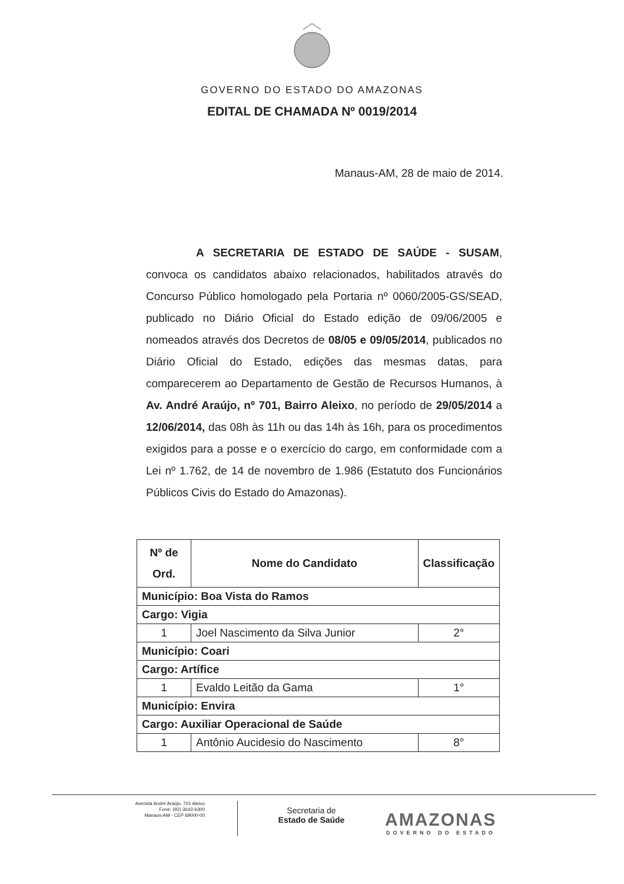GOVERNO DO ESTADO DO AMAZONAS
EDITAL DE CHAMADA Nº 0019/2014
Manaus-AM, 28 de maio de 2014.
A SECRETARIA DE ESTADO DE SAÚDE - SUSAM, convoca os candidatos abaixo relacionados, habilitados através do Concurso Público homologado pela Portaria nº 0060/2005-GS/SEAD, publicado no Diário Oficial do Estado edição de 09/06/2005 e nomeados através dos Decretos de 08/05 e 09/05/2014, publicados no Diário Oficial do Estado, edições das mesmas datas, para comparecerem ao Departamento de Gestão de Recursos Humanos, à Av. André Araújo, nº 701, Bairro Aleixo, no período de 29/05/2014 a 12/06/2014, das 08h às 11h ou das 14h às 16h, para os procedimentos exigidos para a posse e o exercício do cargo, em conformidade com a Lei nº 1.762, de 14 de novembro de 1.986 (Estatuto dos Funcionários Públicos Civis do Estado do Amazonas).
| Nº de Ord. | Nome do Candidato | Classificação |
| --- | --- | --- |
| Município: Boa Vista do Ramos | | |
| Cargo: Vigia | | |
| 1 | Joel Nascimento da Silva Junior | 2° |
| Município: Coari | | |
| Cargo: Artífice | | |
| 1 | Evaldo Leitão da Gama | 1° |
| Município: Envira | | |
| Cargo: Auxiliar Operacional de Saúde | | |
| 1 | Antônio Aucidesio do Nascimento | 8° |
Avenida André Araújo, 701 Aleixo
Fone: (92) 3643-6300
Manaus-AM - CEP 69000-00
Secretaria de
Estado de Saúde
AMAZONAS
GOVERNO DO ESTADO